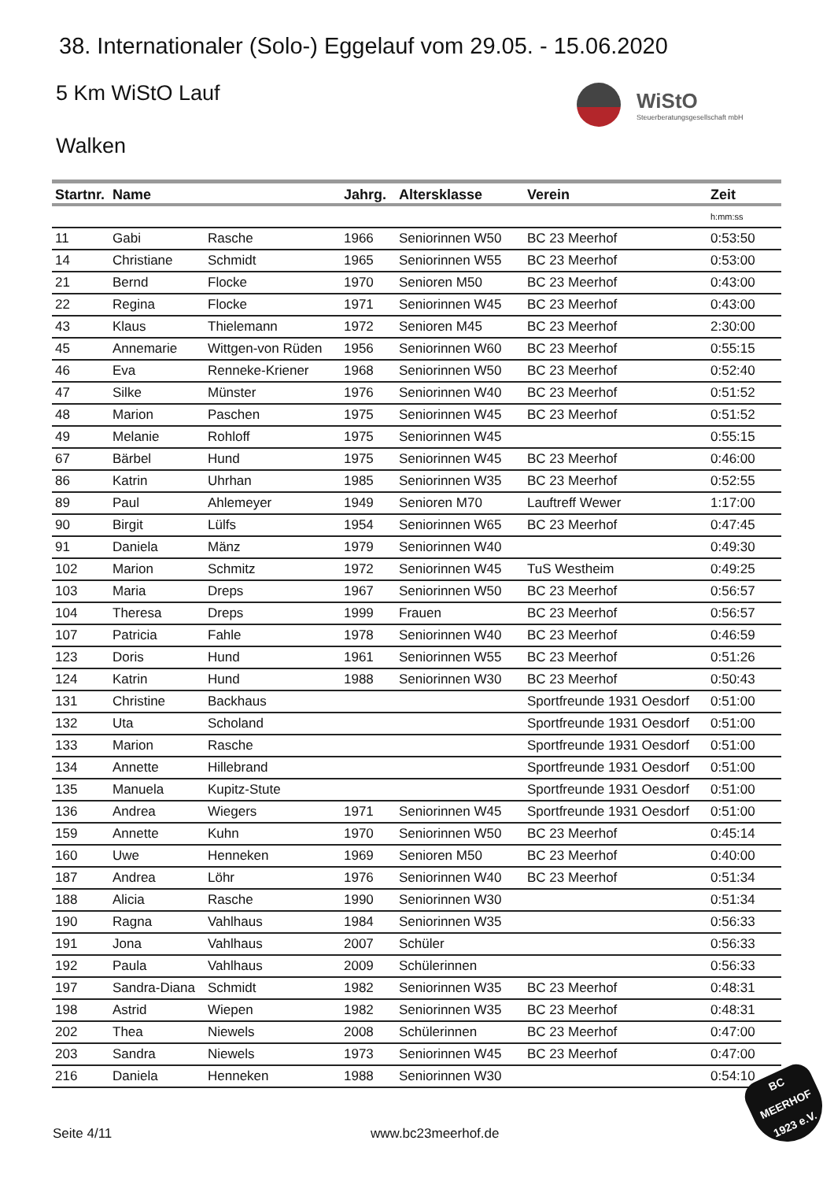38. Internationaler (Solo-) Eggelauf vom 29.05. - 15.06.2020
5 Km WiStO Lauf
WiStO Steuerberatungsgesellschaft mbH
Walken
| Startnr. | Name | | Jahrg. | Altersklasse | Verein | Zeit |
| --- | --- | --- | --- | --- | --- | --- |
| | | | | | | h:mm:ss |
| 11 | Gabi | Rasche | 1966 | Seniorinnen W50 | BC 23 Meerhof | 0:53:50 |
| 14 | Christiane | Schmidt | 1965 | Seniorinnen W55 | BC 23 Meerhof | 0:53:00 |
| 21 | Bernd | Flocke | 1970 | Senioren M50 | BC 23 Meerhof | 0:43:00 |
| 22 | Regina | Flocke | 1971 | Seniorinnen W45 | BC 23 Meerhof | 0:43:00 |
| 43 | Klaus | Thielemann | 1972 | Senioren M45 | BC 23 Meerhof | 2:30:00 |
| 45 | Annemarie | Wittgen-von Rüden | 1956 | Seniorinnen W60 | BC 23 Meerhof | 0:55:15 |
| 46 | Eva | Renneke-Kriener | 1968 | Seniorinnen W50 | BC 23 Meerhof | 0:52:40 |
| 47 | Silke | Münster | 1976 | Seniorinnen W40 | BC 23 Meerhof | 0:51:52 |
| 48 | Marion | Paschen | 1975 | Seniorinnen W45 | BC 23 Meerhof | 0:51:52 |
| 49 | Melanie | Rohloff | 1975 | Seniorinnen W45 | | 0:55:15 |
| 67 | Bärbel | Hund | 1975 | Seniorinnen W45 | BC 23 Meerhof | 0:46:00 |
| 86 | Katrin | Uhrhan | 1985 | Seniorinnen W35 | BC 23 Meerhof | 0:52:55 |
| 89 | Paul | Ahlemeyer | 1949 | Senioren M70 | Lauftreff Wewer | 1:17:00 |
| 90 | Birgit | Lülfs | 1954 | Seniorinnen W65 | BC 23 Meerhof | 0:47:45 |
| 91 | Daniela | Mänz | 1979 | Seniorinnen W40 | | 0:49:30 |
| 102 | Marion | Schmitz | 1972 | Seniorinnen W45 | TuS Westheim | 0:49:25 |
| 103 | Maria | Dreps | 1967 | Seniorinnen W50 | BC 23 Meerhof | 0:56:57 |
| 104 | Theresa | Dreps | 1999 | Frauen | BC 23 Meerhof | 0:56:57 |
| 107 | Patricia | Fahle | 1978 | Seniorinnen W40 | BC 23 Meerhof | 0:46:59 |
| 123 | Doris | Hund | 1961 | Seniorinnen W55 | BC 23 Meerhof | 0:51:26 |
| 124 | Katrin | Hund | 1988 | Seniorinnen W30 | BC 23 Meerhof | 0:50:43 |
| 131 | Christine | Backhaus | | | Sportfreunde 1931 Oesdorf | 0:51:00 |
| 132 | Uta | Scholand | | | Sportfreunde 1931 Oesdorf | 0:51:00 |
| 133 | Marion | Rasche | | | Sportfreunde 1931 Oesdorf | 0:51:00 |
| 134 | Annette | Hillebrand | | | Sportfreunde 1931 Oesdorf | 0:51:00 |
| 135 | Manuela | Kupitz-Stute | | | Sportfreunde 1931 Oesdorf | 0:51:00 |
| 136 | Andrea | Wiegers | 1971 | Seniorinnen W45 | Sportfreunde 1931 Oesdorf | 0:51:00 |
| 159 | Annette | Kuhn | 1970 | Seniorinnen W50 | BC 23 Meerhof | 0:45:14 |
| 160 | Uwe | Henneken | 1969 | Senioren M50 | BC 23 Meerhof | 0:40:00 |
| 187 | Andrea | Löhr | 1976 | Seniorinnen W40 | BC 23 Meerhof | 0:51:34 |
| 188 | Alicia | Rasche | 1990 | Seniorinnen W30 | | 0:51:34 |
| 190 | Ragna | Vahlhaus | 1984 | Seniorinnen W35 | | 0:56:33 |
| 191 | Jona | Vahlhaus | 2007 | Schüler | | 0:56:33 |
| 192 | Paula | Vahlhaus | 2009 | Schülerinnen | | 0:56:33 |
| 197 | Sandra-Diana | Schmidt | 1982 | Seniorinnen W35 | BC 23 Meerhof | 0:48:31 |
| 198 | Astrid | Wiepen | 1982 | Seniorinnen W35 | BC 23 Meerhof | 0:48:31 |
| 202 | Thea | Niewels | 2008 | Schülerinnen | BC 23 Meerhof | 0:47:00 |
| 203 | Sandra | Niewels | 1973 | Seniorinnen W45 | BC 23 Meerhof | 0:47:00 |
| 216 | Daniela | Henneken | 1988 | Seniorinnen W30 | | 0:54:10 |
BC
MEERHOF
1923 e.V.
Seite 4/11 www.bc23meerhof.de